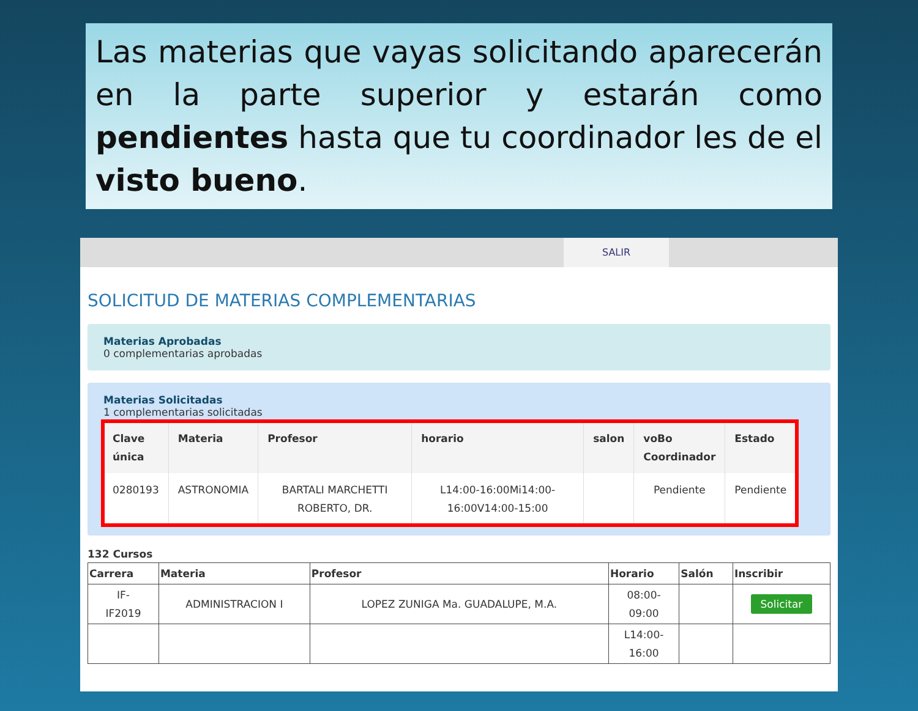Las materias que vayas solicitando aparecerán en la parte superior y estarán como pendientes hasta que tu coordinador les de el visto bueno.
SALIR
SOLICITUD DE MATERIAS COMPLEMENTARIAS
Materias Aprobadas
0 complementarias aprobadas
Materias Solicitadas
1 complementarias solicitadas
| Clave única | Materia | Profesor | horario | salon | voBo Coordinador | Estado |
| --- | --- | --- | --- | --- | --- | --- |
| 0280193 | ASTRONOMIA | BARTALI MARCHETTI ROBERTO, DR. | L14:00-16:00Mi14:00-16:00V14:00-15:00 | | Pendiente | Pendiente |
132 Cursos
| Carrera | Materia | Profesor | Horario | Salón | Inscribir |
| --- | --- | --- | --- | --- | --- |
| IF- IF2019 | ADMINISTRACION I | LOPEZ ZUNIGA Ma. GUADALUPE, M.A. | 08:00- 09:00 | | Solicitar |
| | | | L14:00- 16:00 | | |